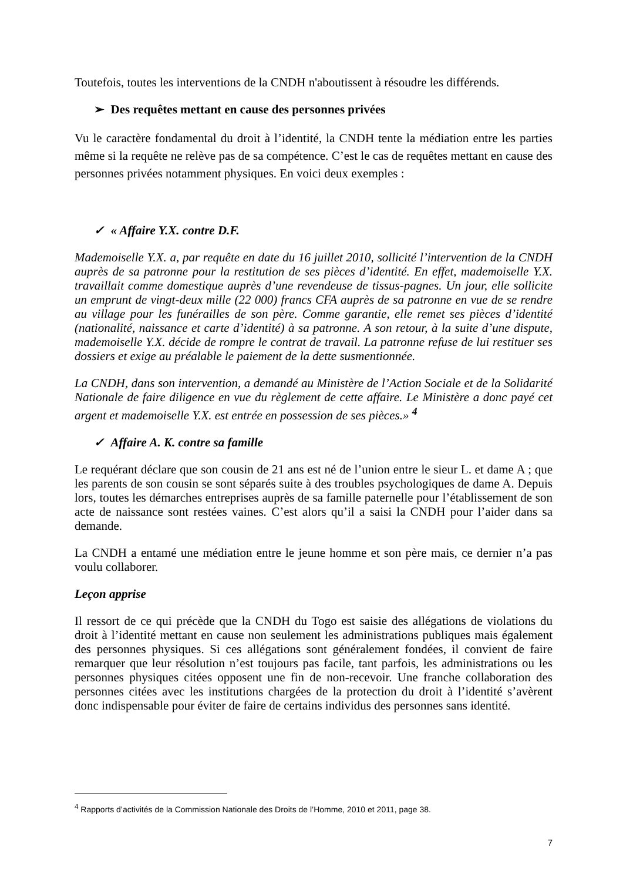Toutefois, toutes les interventions de la CNDH n'aboutissent à résoudre les différends.
➢ Des requêtes mettant en cause des personnes privées
Vu le caractère fondamental du droit à l’identité, la CNDH tente la médiation entre les parties même si la requête ne relève pas de sa compétence. C’est le cas de requêtes mettant en cause des personnes privées notamment physiques. En voici deux exemples :
✓ « Affaire Y.X. contre D.F.
Mademoiselle Y.X. a, par requête en date du 16 juillet 2010, sollicité l’intervention de la CNDH auprès de sa patronne pour la restitution de ses pièces d’identité. En effet, mademoiselle Y.X. travaillait comme domestique auprès d’une revendeuse de tissus-pagnes. Un jour, elle sollicite un emprunt de vingt-deux mille (22 000) francs CFA auprès de sa patronne en vue de se rendre au village pour les funérailles de son père. Comme garantie, elle remet ses pièces d’identité (nationalité, naissance et carte d’identité) à sa patronne. A son retour, à la suite d’une dispute, mademoiselle Y.X. décide de rompre le contrat de travail. La patronne refuse de lui restituer ses dossiers et exige au préalable le paiement de la dette susmentionnée.
La CNDH, dans son intervention, a demandé au Ministère de l’Action Sociale et de la Solidarité Nationale de faire diligence en vue du règlement de cette affaire. Le Ministère a donc payé cet argent et mademoiselle Y.X. est entrée en possession de ses pièces.» <sup>4</sup>
✓ Affaire A. K. contre sa famille
Le requérant déclare que son cousin de 21 ans est né de l’union entre le sieur L. et dame A ; que les parents de son cousin se sont séparés suite à des troubles psychologiques de dame A. Depuis lors, toutes les démarches entreprises auprès de sa famille paternelle pour l’établissement de son acte de naissance sont restées vaines. C’est alors qu’il a saisi la CNDH pour l’aider dans sa demande.
La CNDH a entamé une médiation entre le jeune homme et son père mais, ce dernier n’a pas voulu collaborer.
Leçon apprise
Il ressort de ce qui précède que la CNDH du Togo est saisie des allégations de violations du droit à l’identité mettant en cause non seulement les administrations publiques mais également des personnes physiques. Si ces allégations sont généralement fondées, il convient de faire remarquer que leur résolution n’est toujours pas facile, tant parfois, les administrations ou les personnes physiques citées opposent une fin de non-recevoir. Une franche collaboration des personnes citées avec les institutions chargées de la protection du droit à l’identité s’avèrent donc indispensable pour éviter de faire de certains individus des personnes sans identité.
<sup>4</sup> Rapports d’activités de la Commission Nationale des Droits de l’Homme, 2010 et 2011, page 38.
7